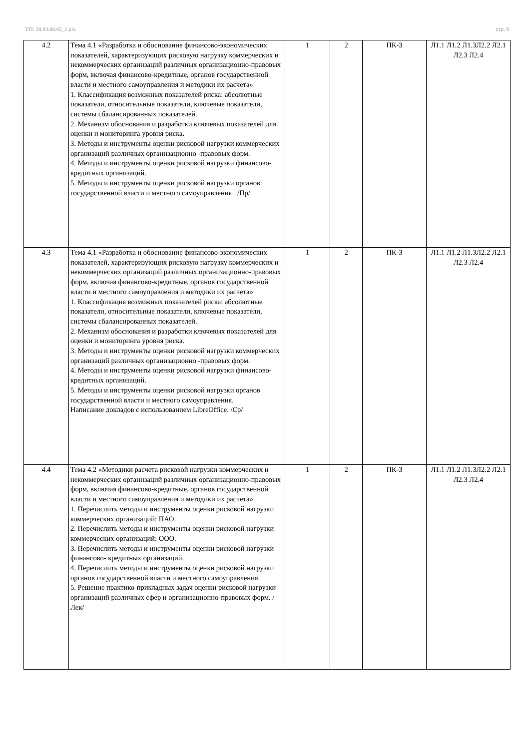УП: 38.04.08.02_1.plx стр. 9
| 4.2 | Тема 4.1 «Разработка и обоснование финансово-экономических показателей, характеризующих рисковую нагрузку коммерческих и некоммерческих организаций различных организационно-правовых форм, включая финансово-кредитные, органов государственной власти и местного самоуправления и методики их расчета» 1. Классификация возможных показателей риска: абсолютные показатели, относительные показатели, ключевые показатели, системы сбалансированных показателей. 2. Механизм обоснования и разработки ключевых показателей для оценки и мониторинга уровня риска. 3. Методы и инструменты оценки рисковой нагрузки коммерческих организаций различных организационно -правовых форм. 4. Методы и инструменты оценки рисковой нагрузки финансово- кредитных организаций. 5. Методы и инструменты оценки рисковой нагрузки органов государственной власти и местного самоуправления /Пр/ | 1 | 2 | ПК-3 | Л1.1 Л1.2 Л1.3Л2.2 Л2.1 Л2.3 Л2.4 |
| 4.3 | Тема 4.1 «Разработка и обоснование финансово-экономических показателей, характеризующих рисковую нагрузку коммерческих и некоммерческих организаций различных организационно-правовых форм, включая финансово-кредитные, органов государственной власти и местного самоуправления и методики их расчета» 1. Классификация возможных показателей риска: абсолютные показатели, относительные показатели, ключевые показатели, системы сбалансированных показателей. 2. Механизм обоснования и разработки ключевых показателей для оценки и мониторинга уровня риска. 3. Методы и инструменты оценки рисковой нагрузки коммерческих организаций различных организационно -правовых форм. 4. Методы и инструменты оценки рисковой нагрузки финансово- кредитных организаций. 5. Методы и инструменты оценки рисковой нагрузки органов государственной власти и местного самоуправления. Написание докладов с использованием LibreOffice. /Ср/ | 1 | 2 | ПК-3 | Л1.1 Л1.2 Л1.3Л2.2 Л2.1 Л2.3 Л2.4 |
| 4.4 | Тема 4.2 «Методики расчета рисковой нагрузки коммерческих и некоммерческих организаций различных организационно-правовых форм, включая финансово-кредитные, органов государственной власти и местного самоуправления и методики их расчета» 1. Перечислить методы и инструменты оценки рисковой нагрузки коммерческих организаций: ПАО. 2. Перечислить методы и инструменты оценки рисковой нагрузки коммерческих организаций: ООО. 3. Перечислить методы и инструменты оценки рисковой нагрузки финансово- кредитных организаций. 4. Перечислить методы и инструменты оценки рисковой нагрузки органов государственной власти и местного самоуправления. 5. Решение практико-прикладных задач оценки рисковой нагрузки организаций различных сфер и организационно-правовых форм. /Лек/ | 1 | 2 | ПК-3 | Л1.1 Л1.2 Л1.3Л2.2 Л2.1 Л2.3 Л2.4 |